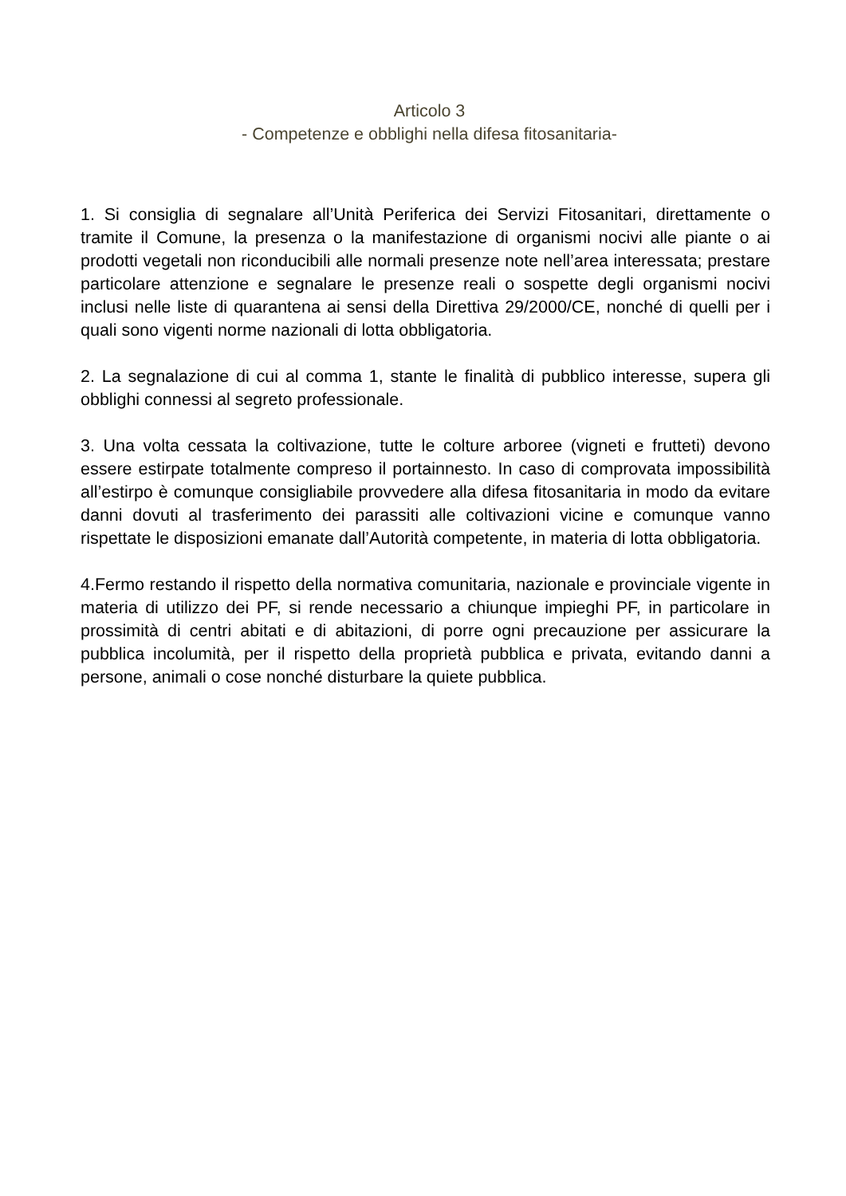Articolo 3
- Competenze e obblighi nella difesa fitosanitaria-
1. Si consiglia di segnalare all’Unità Periferica dei Servizi Fitosanitari, direttamente o tramite il Comune, la presenza o la manifestazione di organismi nocivi alle piante o ai prodotti vegetali non riconducibili alle normali presenze note nell’area interessata; prestare particolare attenzione e segnalare le presenze reali o sospette degli organismi nocivi inclusi nelle liste di quarantena ai sensi della Direttiva 29/2000/CE, nonché di quelli per i quali sono vigenti norme nazionali di lotta obbligatoria.
2. La segnalazione di cui al comma 1, stante le finalità di pubblico interesse, supera gli obblighi connessi al segreto professionale.
3. Una volta cessata la coltivazione, tutte le colture arboree (vigneti e frutteti) devono essere estirpate totalmente compreso il portainnesto. In caso di comprovata impossibilità all’estirpo è comunque consigliabile provvedere alla difesa fitosanitaria in modo da evitare danni dovuti al trasferimento dei parassiti alle coltivazioni vicine e comunque vanno rispettate le disposizioni emanate dall’Autorità competente, in materia di lotta obbligatoria.
4.Fermo restando il rispetto della normativa comunitaria, nazionale e provinciale vigente in materia di utilizzo dei PF, si rende necessario a chiunque impieghi PF, in particolare in prossimità di centri abitati e di abitazioni, di porre ogni precauzione per assicurare la pubblica incolumità, per il rispetto della proprietà pubblica e privata, evitando danni a persone, animali o cose nonché disturbare la quiete pubblica.